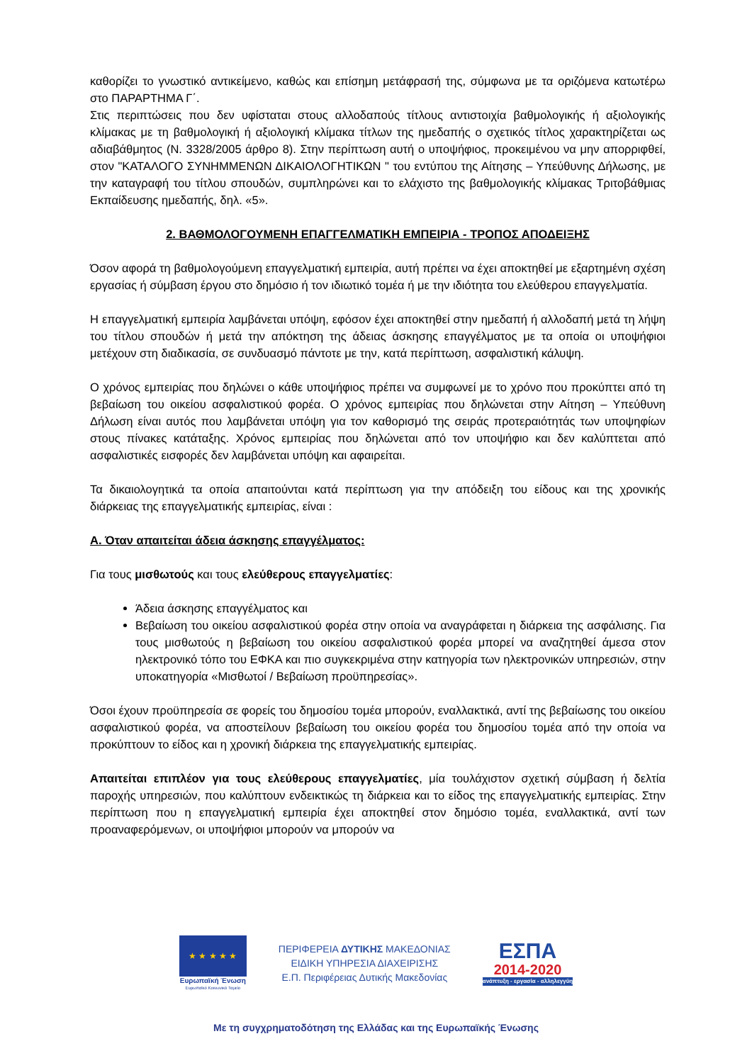καθορίζει το γνωστικό αντικείμενο, καθώς και επίσημη μετάφρασή της, σύμφωνα με τα οριζόμενα κατωτέρω στο ΠΑΡΑΡΤΗΜΑ Γ΄.
Στις περιπτώσεις που δεν υφίσταται στους αλλοδαπούς τίτλους αντιστοιχία βαθμολογικής ή αξιολογικής κλίμακας με τη βαθμολογική ή αξιολογική κλίμακα τίτλων της ημεδαπής ο σχετικός τίτλος χαρακτηρίζεται ως αδιαβάθμητος (Ν. 3328/2005 άρθρο 8). Στην περίπτωση αυτή ο υποψήφιος, προκειμένου να μην απορριφθεί, στον "ΚΑΤΑΛΟΓΟ ΣΥΝΗΜΜΕΝΩΝ ΔΙΚΑΙΟΛΟΓΗΤΙΚΩΝ " του εντύπου της Αίτησης – Υπεύθυνης Δήλωσης, με την καταγραφή του τίτλου σπουδών, συμπληρώνει και το ελάχιστο της βαθμολογικής κλίμακας Τριτοβάθμιας Εκπαίδευσης ημεδαπής, δηλ. «5».
2. ΒΑΘΜΟΛΟΓΟΥΜΕΝΗ ΕΠΑΓΓΕΛΜΑΤΙΚΗ ΕΜΠΕΙΡΙΑ - ΤΡΟΠΟΣ ΑΠΟΔΕΙΞΗΣ
Όσον αφορά τη βαθμολογούμενη επαγγελματική εμπειρία, αυτή πρέπει να έχει αποκτηθεί με εξαρτημένη σχέση εργασίας ή σύμβαση έργου στο δημόσιο ή τον ιδιωτικό τομέα ή με την ιδιότητα του ελεύθερου επαγγελματία.
Η επαγγελματική εμπειρία λαμβάνεται υπόψη, εφόσον έχει αποκτηθεί στην ημεδαπή ή αλλοδαπή μετά τη λήψη του τίτλου σπουδών ή μετά την απόκτηση της άδειας άσκησης επαγγέλματος με τα οποία οι υποψήφιοι μετέχουν στη διαδικασία, σε συνδυασμό πάντοτε με την, κατά περίπτωση, ασφαλιστική κάλυψη.
Ο χρόνος εμπειρίας που δηλώνει ο κάθε υποψήφιος πρέπει να συμφωνεί με το χρόνο που προκύπτει από τη βεβαίωση του οικείου ασφαλιστικού φορέα. Ο χρόνος εμπειρίας που δηλώνεται στην Αίτηση – Υπεύθυνη Δήλωση είναι αυτός που λαμβάνεται υπόψη για τον καθορισμό της σειράς προτεραιότητάς των υποψηφίων στους πίνακες κατάταξης. Χρόνος εμπειρίας που δηλώνεται από τον υποψήφιο και δεν καλύπτεται από ασφαλιστικές εισφορές δεν λαμβάνεται υπόψη και αφαιρείται.
Τα δικαιολογητικά τα οποία απαιτούνται κατά περίπτωση για την απόδειξη του είδους και της χρονικής διάρκειας της επαγγελματικής εμπειρίας, είναι :
Α. Όταν απαιτείται άδεια άσκησης επαγγέλματος:
Για τους μισθωτούς και τους ελεύθερους επαγγελματίες:
Άδεια άσκησης επαγγέλματος και
Βεβαίωση του οικείου ασφαλιστικού φορέα στην οποία να αναγράφεται η διάρκεια της ασφάλισης. Για τους μισθωτούς η βεβαίωση του οικείου ασφαλιστικού φορέα μπορεί να αναζητηθεί άμεσα στον ηλεκτρονικό τόπο του ΕΦΚΑ και πιο συγκεκριμένα στην κατηγορία των ηλεκτρονικών υπηρεσιών, στην υποκατηγορία «Μισθωτοί / Βεβαίωση προϋπηρεσίας».
Όσοι έχουν προϋπηρεσία σε φορείς του δημοσίου τομέα μπορούν, εναλλακτικά, αντί της βεβαίωσης του οικείου ασφαλιστικού φορέα, να αποστείλουν βεβαίωση του οικείου φορέα του δημοσίου τομέα από την οποία να προκύπτουν το είδος και η χρονική διάρκεια της επαγγελματικής εμπειρίας.
Απαιτείται επιπλέον για τους ελεύθερους επαγγελματίες, μία τουλάχιστον σχετική σύμβαση ή δελτία παροχής υπηρεσιών, που καλύπτουν ενδεικτικώς τη διάρκεια και το είδος της επαγγελματικής εμπειρίας. Στην περίπτωση που η επαγγελματική εμπειρία έχει αποκτηθεί στον δημόσιο τομέα, εναλλακτικά, αντί των προαναφερόμενων, οι υποψήφιοι μπορούν να μπορούν να
★ ★ ★ ★ ★
Ευρωπαϊκή Ένωση
Ευρωπαϊκό Κοινωνικό Ταμείο
ΠΕΡΙΦΕΡΕΙΑ ΔΥΤΙΚΗΣ ΜΑΚΕΔΟΝΙΑΣ
ΕΙΔΙΚΗ ΥΠΗΡΕΣΙΑ ΔΙΑΧΕΙΡΙΣΗΣ
Ε.Π. Περιφέρειας Δυτικής Μακεδονίας
ΕΣΠΑ
2014-2020
ανάπτυξη - εργασία - αλληλεγγύη
Με τη συγχρηματοδότηση της Ελλάδας και της Ευρωπαϊκής Ένωσης